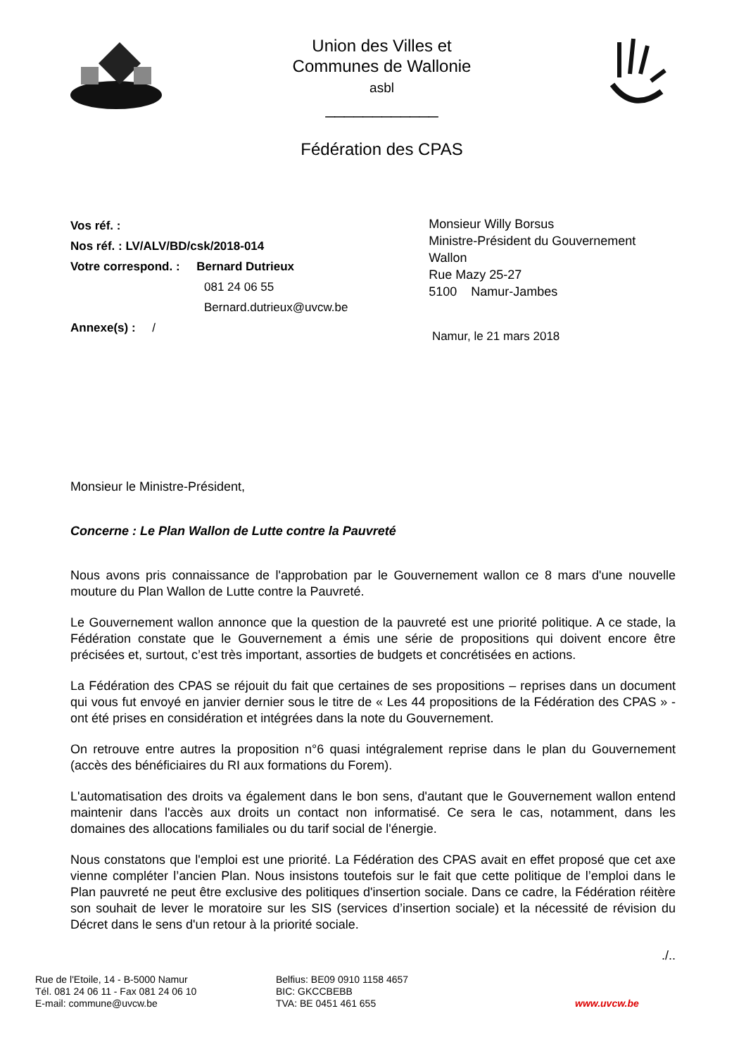Union des Villes et
Communes de Wallonie
asbl
____________
Fédération des CPAS
Vos réf. :
Nos réf. : LV/ALV/BD/csk/2018-014
Votre correspond. : Bernard Dutrieux
081 24 06 55
Bernard.dutrieux@uvcw.be
Annexe(s) : /
Monsieur Willy Borsus
Ministre-Président du Gouvernement Wallon
Rue Mazy 25-27
5100 Namur-Jambes
Namur, le 21 mars 2018
Monsieur le Ministre-Président,
Concerne : Le Plan Wallon de Lutte contre la Pauvreté
Nous avons pris connaissance de l'approbation par le Gouvernement wallon ce 8 mars d'une nouvelle mouture du Plan Wallon de Lutte contre la Pauvreté.
Le Gouvernement wallon annonce que la question de la pauvreté est une priorité politique. A ce stade, la Fédération constate que le Gouvernement a émis une série de propositions qui doivent encore être précisées et, surtout, c’est très important, assorties de budgets et concrétisées en actions.
La Fédération des CPAS se réjouit du fait que certaines de ses propositions – reprises dans un document qui vous fut envoyé en janvier dernier sous le titre de « Les 44 propositions de la Fédération des CPAS » - ont été prises en considération et intégrées dans la note du Gouvernement.
On retrouve entre autres la proposition n°6 quasi intégralement reprise dans le plan du Gouvernement (accès des bénéficiaires du RI aux formations du Forem).
L'automatisation des droits va également dans le bon sens, d'autant que le Gouvernement wallon entend maintenir dans l'accès aux droits un contact non informatisé. Ce sera le cas, notamment, dans les domaines des allocations familiales ou du tarif social de l'énergie.
Nous constatons que l'emploi est une priorité. La Fédération des CPAS avait en effet proposé que cet axe vienne compléter l’ancien Plan. Nous insistons toutefois sur le fait que cette politique de l’emploi dans le Plan pauvreté ne peut être exclusive des politiques d'insertion sociale. Dans ce cadre, la Fédération réitère son souhait de lever le moratoire sur les SIS (services d’insertion sociale) et la nécessité de révision du Décret dans le sens d'un retour à la priorité sociale.
./..
Rue de l'Etoile, 14 - B-5000 Namur
Tél. 081 24 06 11 - Fax 081 24 06 10
E-mail: commune@uvcw.be
Belfius: BE09 0910 1158 4657
BIC: GKCCBEBB
TVA: BE 0451 461 655
www.uvcw.be